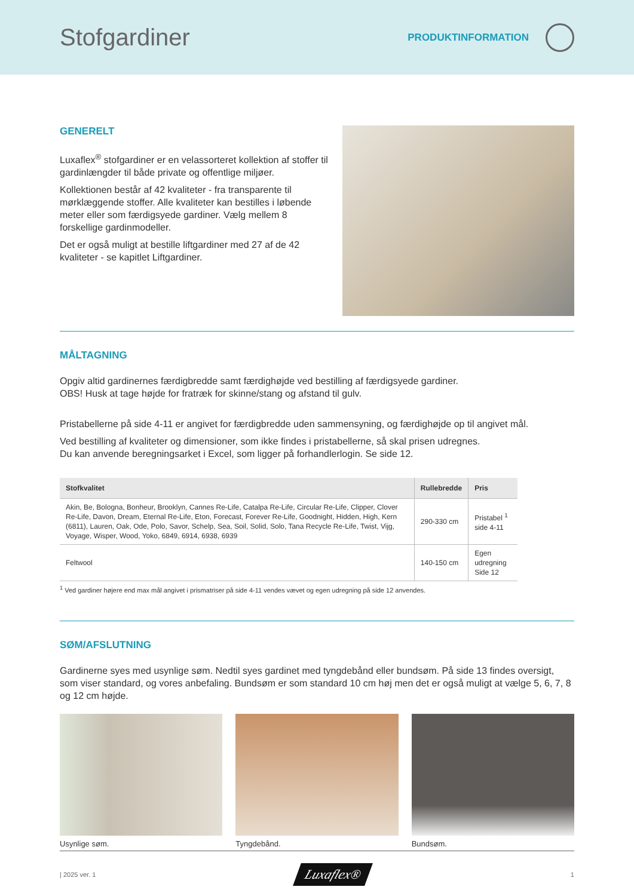Stofgardiner
PRODUKTINFORMATION
GENERELT
Luxaflex<sup>®</sup> stofgardiner er en velassorteret kollektion af stoffer til gardinlængder til både private og offentlige miljøer.
Kollektionen består af 42 kvaliteter - fra transparente til mørklæggende stoffer. Alle kvaliteter kan bestilles i løbende meter eller som færdigsyede gardiner. Vælg mellem 8 forskellige gardinmodeller.
Det er også muligt at bestille liftgardiner med 27 af de 42 kvaliteter - se kapitlet Liftgardiner.
MÅLTAGNING
Opgiv altid gardinernes færdigbredde samt færdighøjde ved bestilling af færdigsyede gardiner.
OBS! Husk at tage højde for fratræk for skinne/stang og afstand til gulv.
Pristabellerne på side 4-11 er angivet for færdigbredde uden sammensyning, og færdighøjde op til angivet mål.
Ved bestilling af kvaliteter og dimensioner, som ikke findes i pristabellerne, så skal prisen udregnes.
Du kan anvende beregningsarket i Excel, som ligger på forhandlerlogin. Se side 12.
| Stofkvalitet | Rullebredde | Pris |
| --- | --- | --- |
| Akin, Be, Bologna, Bonheur, Brooklyn, Cannes Re-Life, Catalpa Re-Life, Circular Re-Life, Clipper, Clover Re-Life, Davon, Dream, Eternal Re-Life, Eton, Forecast, Forever Re-Life, Goodnight, Hidden, High, Kern (6811), Lauren, Oak, Ode, Polo, Savor, Schelp, Sea, Soil, Solid, Solo, Tana Recycle Re-Life, Twist, Vijg, Voyage, Wisper, Wood, Yoko, 6849, 6914, 6938, 6939 | 290-330 cm | Pristabel <sup>1</sup> side 4-11 |
| Feltwool | 140-150 cm | Egen udregning Side 12 |
<sup>1</sup> Ved gardiner højere end max mål angivet i prismatriser på side 4-11 vendes vævet og egen udregning på side 12 anvendes.
SØM/AFSLUTNING
Gardinerne syes med usynlige søm. Nedtil syes gardinet med tyngdebånd eller bundsøm. På side 13 findes oversigt, som viser standard, og vores anbefaling. Bundsøm er som standard 10 cm høj men det er også muligt at vælge 5, 6, 7, 8 og 12 cm højde.
Usynlige søm. Tyngdebånd. Bundsøm.
| 2025 ver. 1 Luxaflex® 1